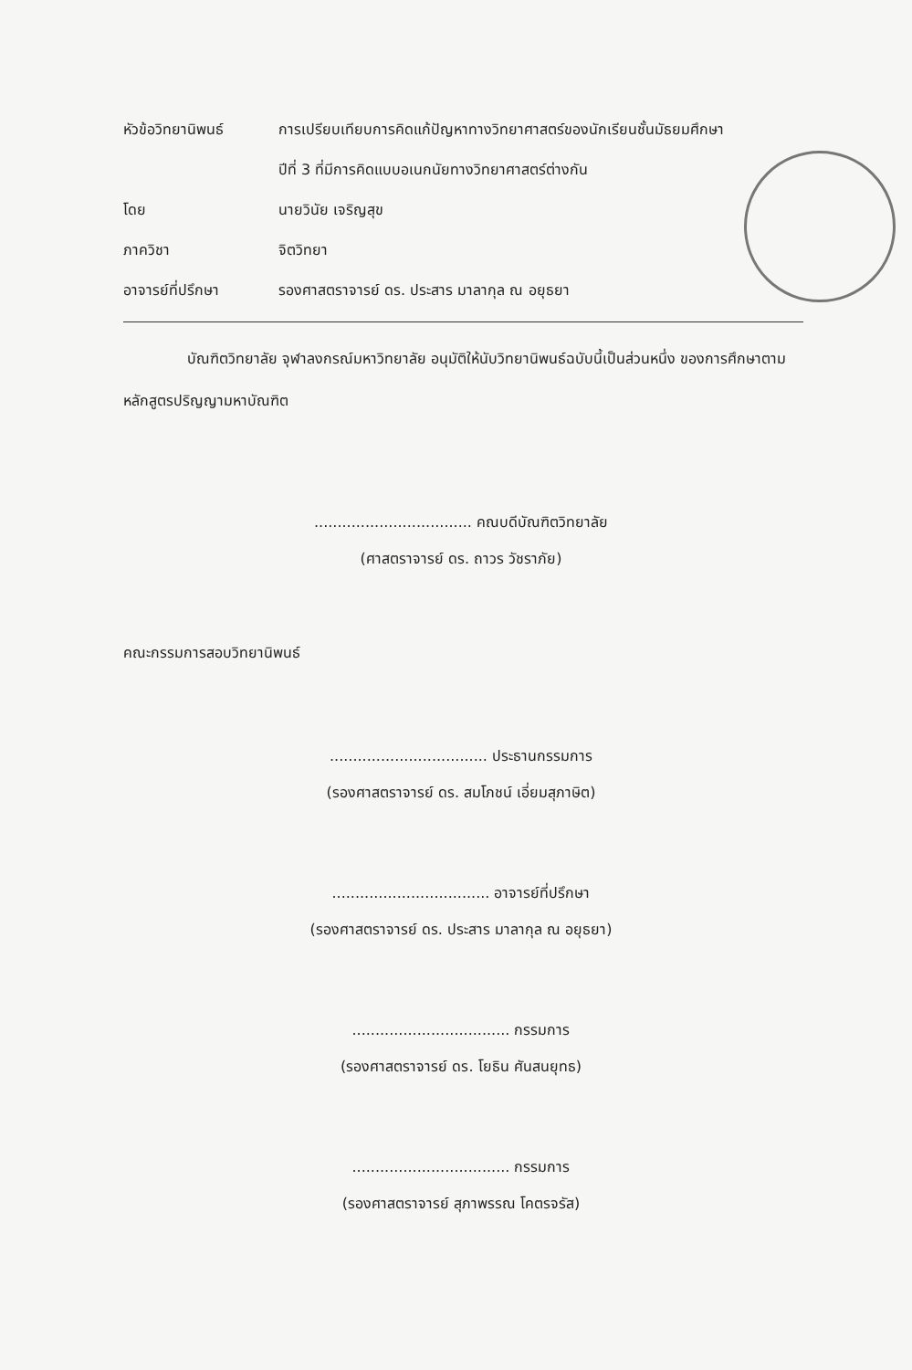หัวข้อวิทยานิพนธ์ การเปรียบเทียบการคิดแก้ปัญหาทางวิทยาศาสตร์ของนักเรียนชั้นมัธยมศึกษา
ปีที่ 3 ที่มีการคิดแบบอเนกนัยทางวิทยาศาสตร์ต่างกัน
โดย นายวินัย เจริญสุข
ภาควิชา จิตวิทยา
อาจารย์ที่ปรึกษา รองศาสตราจารย์ ดร. ประสาร มาลากุล ณ อยุธยา
บัณฑิตวิทยาลัย จุฬาลงกรณ์มหาวิทยาลัย อนุมัติให้นับวิทยานิพนธ์ฉบับนี้เป็นส่วนหนึ่ง ของการศึกษาตามหลักสูตรปริญญามหาบัณฑิต
.................................. คณบดีบัณฑิตวิทยาลัย
(ศาสตราจารย์ ดร. ถาวร วัชราภัย)
คณะกรรมการสอบวิทยานิพนธ์
.................................. ประธานกรรมการ
(รองศาสตราจารย์ ดร. สมโภชน์ เอี่ยมสุภาษิต)
.................................. อาจารย์ที่ปรึกษา
(รองศาสตราจารย์ ดร. ประสาร มาลากุล ณ อยุธยา)
.................................. กรรมการ
(รองศาสตราจารย์ ดร. โยธิน ศันสนยุทธ)
.................................. กรรมการ
(รองศาสตราจารย์ สุภาพรรณ โคตรจรัส)